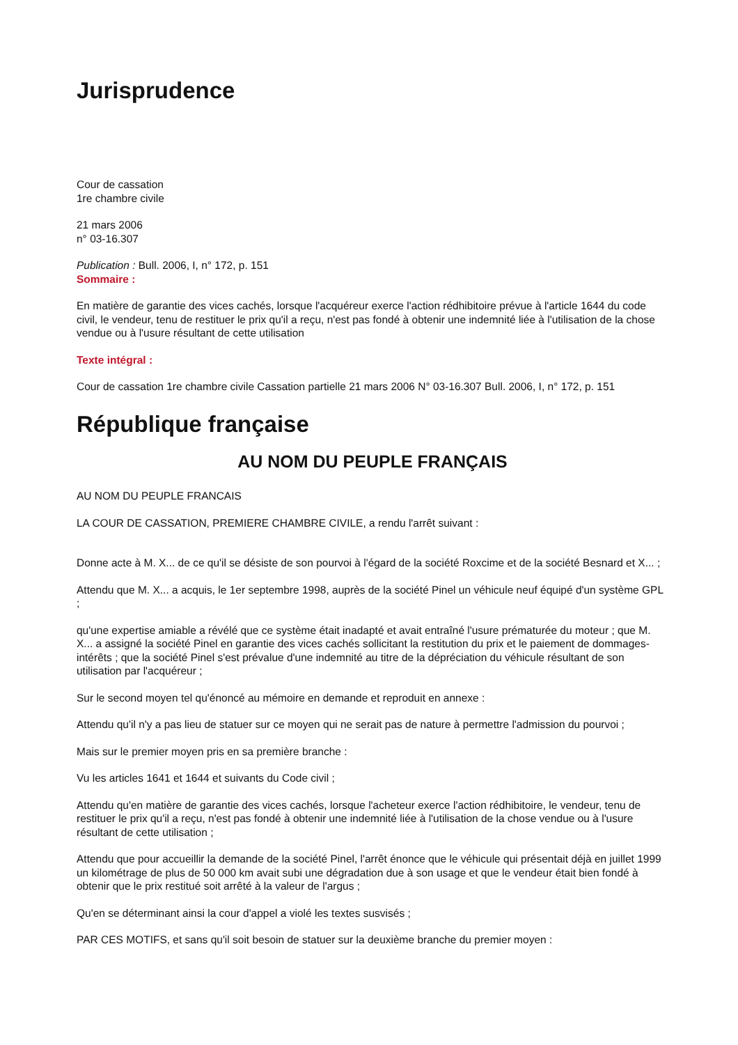Jurisprudence
Cour de cassation
1re chambre civile
21 mars 2006
n° 03-16.307
Publication : Bull. 2006, I, n° 172, p. 151
Sommaire :
En matière de garantie des vices cachés, lorsque l'acquéreur exerce l'action rédhibitoire prévue à l'article 1644 du code civil, le vendeur, tenu de restituer le prix qu'il a reçu, n'est pas fondé à obtenir une indemnité liée à l'utilisation de la chose vendue ou à l'usure résultant de cette utilisation
Texte intégral :
Cour de cassation 1re chambre civile Cassation partielle 21 mars 2006 N° 03-16.307 Bull. 2006, I, n° 172, p. 151
République française
AU NOM DU PEUPLE FRANÇAIS
AU NOM DU PEUPLE FRANCAIS
LA COUR DE CASSATION, PREMIERE CHAMBRE CIVILE, a rendu l'arrêt suivant :
Donne acte à M. X... de ce qu'il se désiste de son pourvoi à l'égard de la société Roxcime et de la société Besnard et X... ;
Attendu que M. X... a acquis, le 1er septembre 1998, auprès de la société Pinel un véhicule neuf équipé d'un système GPL ;
qu'une expertise amiable a révélé que ce système était inadapté et avait entraîné l'usure prématurée du moteur ; que M. X... a assigné la société Pinel en garantie des vices cachés sollicitant la restitution du prix et le paiement de dommages-intérêts ; que la société Pinel s'est prévalue d'une indemnité au titre de la dépréciation du véhicule résultant de son utilisation par l'acquéreur ;
Sur le second moyen tel qu'énoncé au mémoire en demande et reproduit en annexe :
Attendu qu'il n'y a pas lieu de statuer sur ce moyen qui ne serait pas de nature à permettre l'admission du pourvoi ;
Mais sur le premier moyen pris en sa première branche :
Vu les articles 1641 et 1644 et suivants du Code civil ;
Attendu qu'en matière de garantie des vices cachés, lorsque l'acheteur exerce l'action rédhibitoire, le vendeur, tenu de restituer le prix qu'il a reçu, n'est pas fondé à obtenir une indemnité liée à l'utilisation de la chose vendue ou à l'usure résultant de cette utilisation ;
Attendu que pour accueillir la demande de la société Pinel, l'arrêt énonce que le véhicule qui présentait déjà en juillet 1999 un kilométrage de plus de 50 000 km avait subi une dégradation due à son usage et que le vendeur était bien fondé à obtenir que le prix restitué soit arrêté à la valeur de l'argus ;
Qu'en se déterminant ainsi la cour d'appel a violé les textes susvisés ;
PAR CES MOTIFS, et sans qu'il soit besoin de statuer sur la deuxième branche du premier moyen :